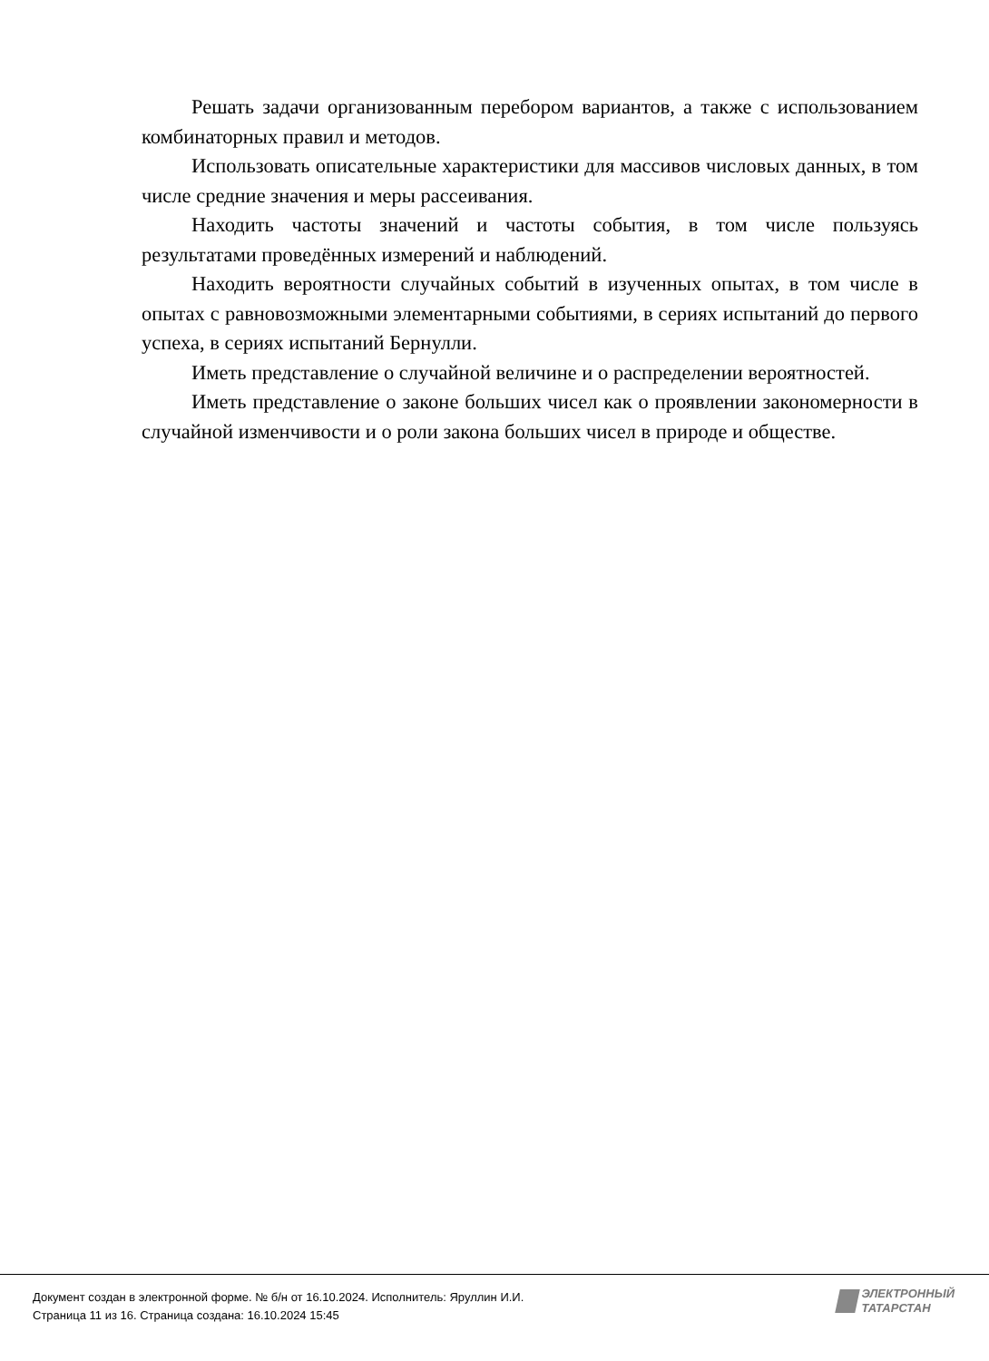Решать задачи организованным перебором вариантов, а также с использованием комбинаторных правил и методов.
Использовать описательные характеристики для массивов числовых данных, в том числе средние значения и меры рассеивания.
Находить частоты значений и частоты события, в том числе пользуясь результатами проведённых измерений и наблюдений.
Находить вероятности случайных событий в изученных опытах, в том числе в опытах с равновозможными элементарными событиями, в сериях испытаний до первого успеха, в сериях испытаний Бернулли.
Иметь представление о случайной величине и о распределении вероятностей.
Иметь представление о законе больших чисел как о проявлении закономерности в случайной изменчивости и о роли закона больших чисел в природе и обществе.
Документ создан в электронной форме. № б/н от 16.10.2024. Исполнитель: Яруллин И.И.
Страница 11 из 16. Страница создана: 16.10.2024 15:45
ЭЛЕКТРОННЫЙ
ТАТАРСТАН